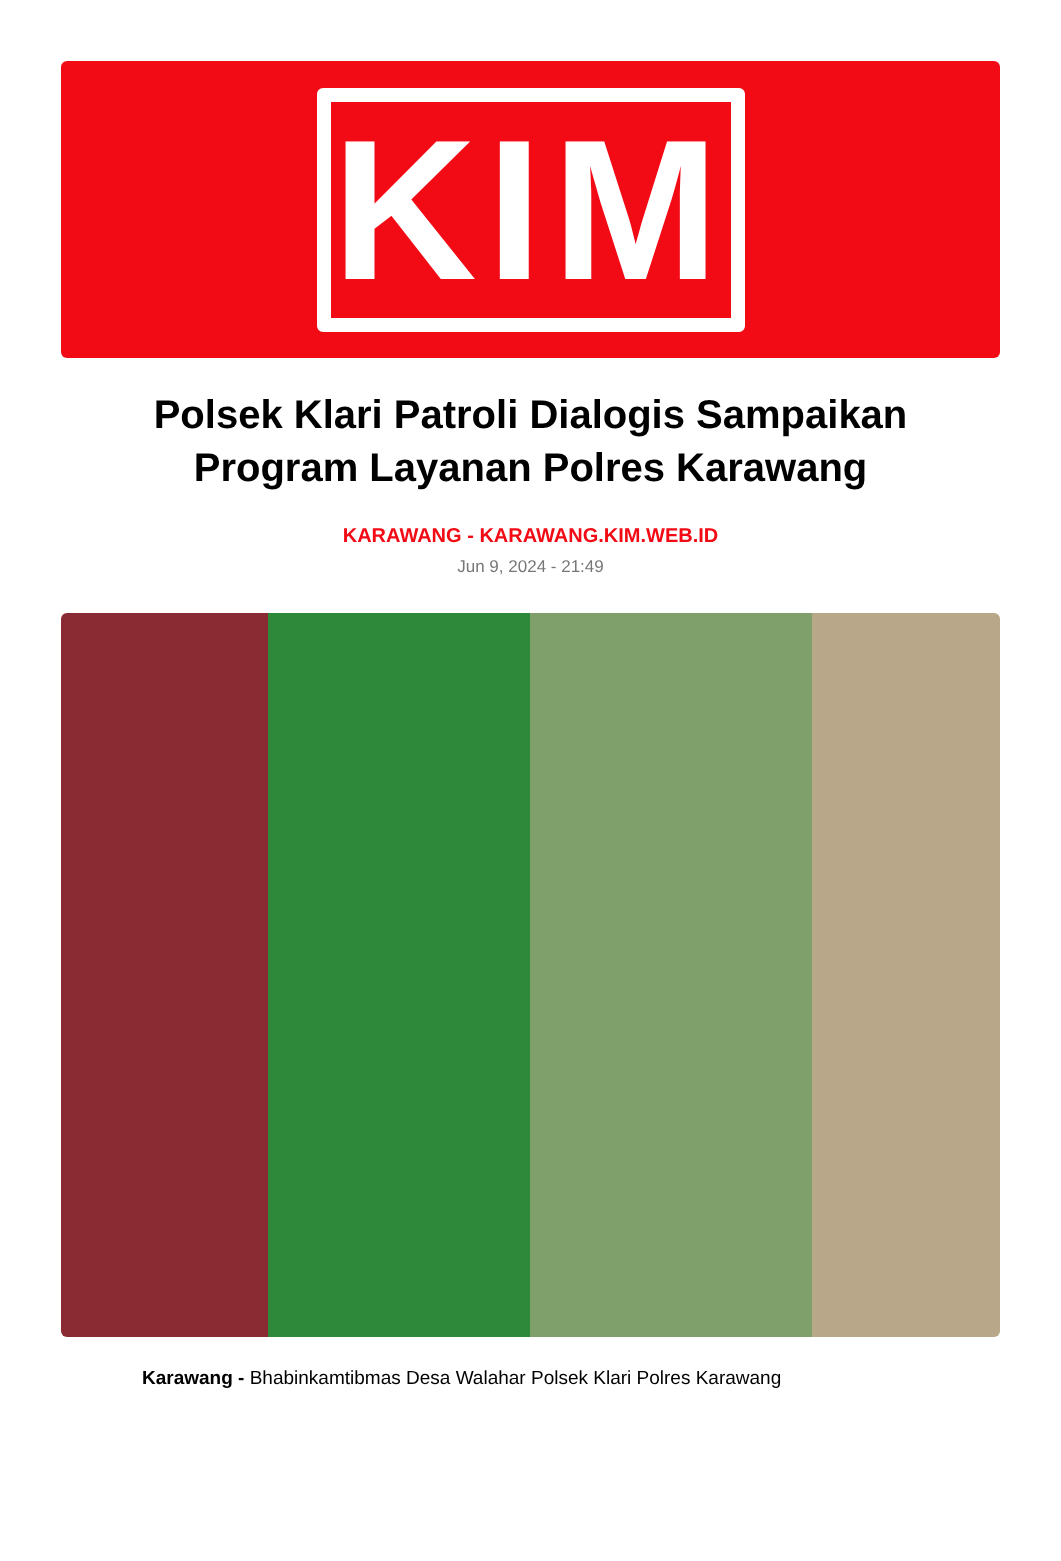KIM
Polsek Klari Patroli Dialogis Sampaikan Program Layanan Polres Karawang
KARAWANG - KARAWANG.KIM.WEB.ID
Jun 9, 2024 - 21:49
Karawang - Bhabinkamtibmas Desa Walahar Polsek Klari Polres Karawang